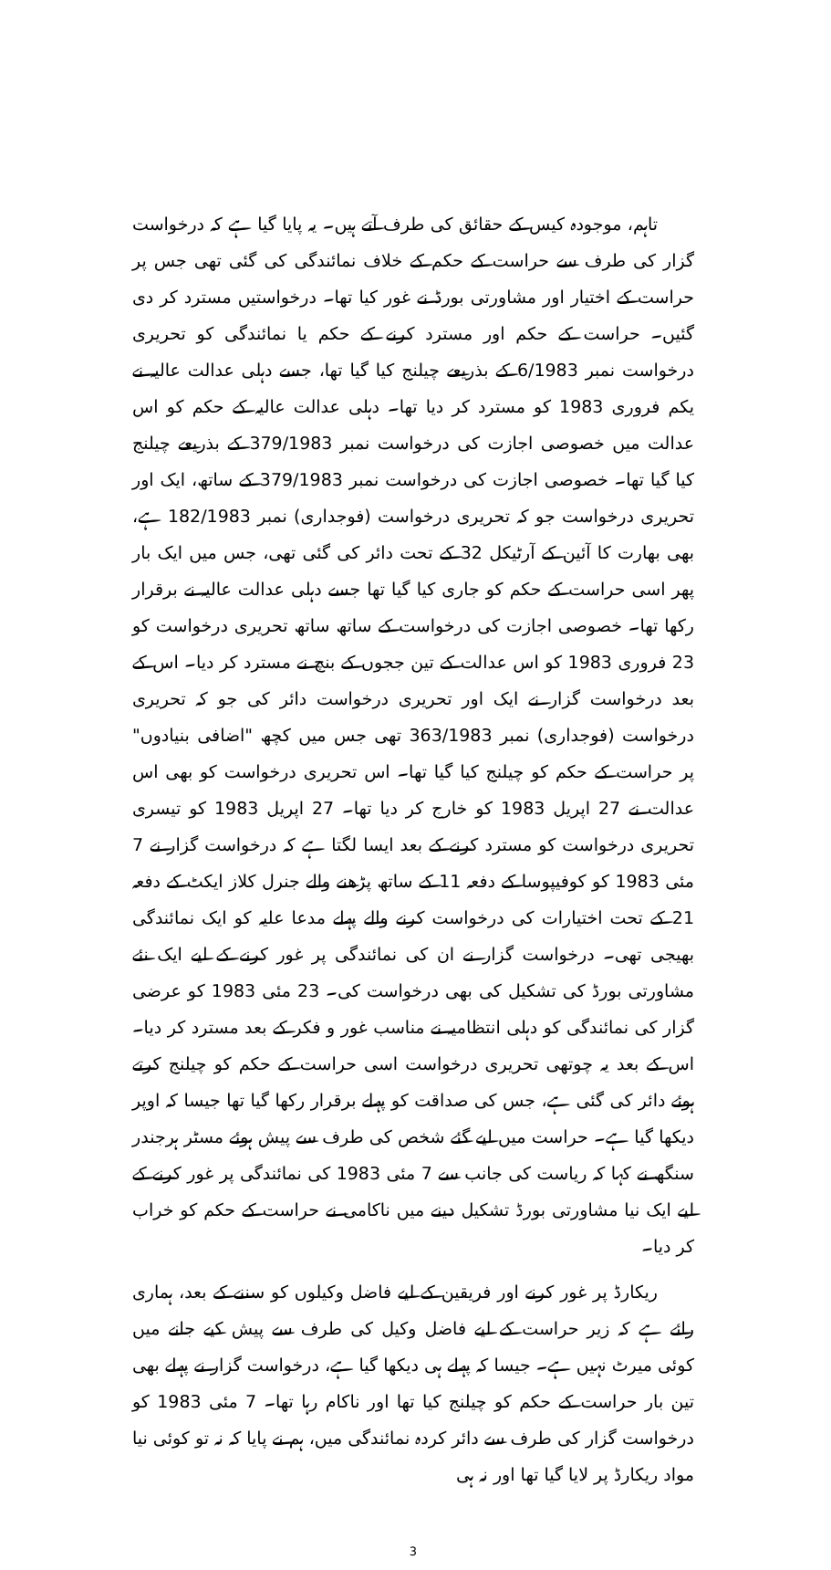تاہم، موجودہ کیس کے حقائق کی طرف آتے ہیں۔ یہ پایا گیا ہے کہ درخواست گزار کی طرف سے حراست کے حکم کے خلاف نمائندگی کی گئی تھی جس پر حراست کے اختیار اور مشاورتی بورڈ نے غور کیا تھا۔ درخواستیں مسترد کر دی گئیں۔ حراست کے حکم اور مسترد کرنے کے حکم یا نمائندگی کو تحریری درخواست نمبر 6/1983 کے بذریعے چیلنج کیا گیا تھا، جسے دہلی عدالت عالیہ نے یکم فروری 1983 کو مسترد کر دیا تھا۔ دہلی عدالت عالیہ کے حکم کو اس عدالت میں خصوصی اجازت کی درخواست نمبر 379/1983 کے بذریعے چیلنج کیا گیا تھا۔ خصوصی اجازت کی درخواست نمبر 379/1983 کے ساتھ، ایک اور تحریری درخواست جو کہ تحریری درخواست (فوجداری) نمبر 182/1983 ہے، بھی بھارت کا آئین کے آرٹیکل 32 کے تحت دائر کی گئی تھی، جس میں ایک بار پھر اسی حراست کے حکم کو جاری کیا گیا تھا جسے دہلی عدالت عالیہ نے برقرار رکھا تھا۔ خصوصی اجازت کی درخواست کے ساتھ ساتھ تحریری درخواست کو 23 فروری 1983 کو اس عدالت کے تین ججوں کے بنچ نے مسترد کر دیا۔ اس کے بعد درخواست گزار نے ایک اور تحریری درخواست دائر کی جو کہ تحریری درخواست (فوجداری) نمبر 363/1983 تھی جس میں کچھ "اضافی بنیادوں" پر حراست کے حکم کو چیلنج کیا گیا تھا۔ اس تحریری درخواست کو بھی اس عدالت نے 27 اپریل 1983 کو خارج کر دیا تھا۔ 27 اپریل 1983 کو تیسری تحریری درخواست کو مسترد کرنے کے بعد ایسا لگتا ہے کہ درخواست گزار نے 7 مئی 1983 کو کوفیپوسا کے دفعہ 11 کے ساتھ پڑھنے والے جنرل کلاز ایکٹ کے دفعہ 21 کے تحت اختیارات کی درخواست کرنے والے پہلے مدعا علیہ کو ایک نمائندگی بھیجی تھی۔ درخواست گزار نے ان کی نمائندگی پر غور کرنے کے لیے ایک نئے مشاورتی بورڈ کی تشکیل کی بھی درخواست کی۔ 23 مئی 1983 کو عرضی گزار کی نمائندگی کو دہلی انتظامیہ نے مناسب غور و فکر کے بعد مسترد کر دیا۔ اس کے بعد یہ چوتھی تحریری درخواست اسی حراست کے حکم کو چیلنج کرتے ہوئے دائر کی گئی ہے، جس کی صداقت کو پہلے برقرار رکھا گیا تھا جیسا کہ اوپر دیکھا گیا ہے۔ حراست میں لیے گئے شخص کی طرف سے پیش ہوئے مسٹر ہرجندر سنگھ نے کہا کہ ریاست کی جانب سے 7 مئی 1983 کی نمائندگی پر غور کرنے کے لیے ایک نیا مشاورتی بورڈ تشکیل دینے میں ناکامی نے حراست کے حکم کو خراب کر دیا۔
ریکارڈ پر غور کرنے اور فریقین کے لیے فاضل وکیلوں کو سننے کے بعد، ہماری رائے ہے کہ زیر حراست کے لیے فاضل وکیل کی طرف سے پیش کیے جانے میں کوئی میرٹ نہیں ہے۔ جیسا کہ پہلے ہی دیکھا گیا ہے، درخواست گزار نے پہلے بھی تین بار حراست کے حکم کو چیلنج کیا تھا اور ناکام رہا تھا۔ 7 مئی 1983 کو درخواست گزار کی طرف سے دائر کردہ نمائندگی میں، ہم نے پایا کہ نہ تو کوئی نیا مواد ریکارڈ پر لایا گیا تھا اور نہ ہی
3